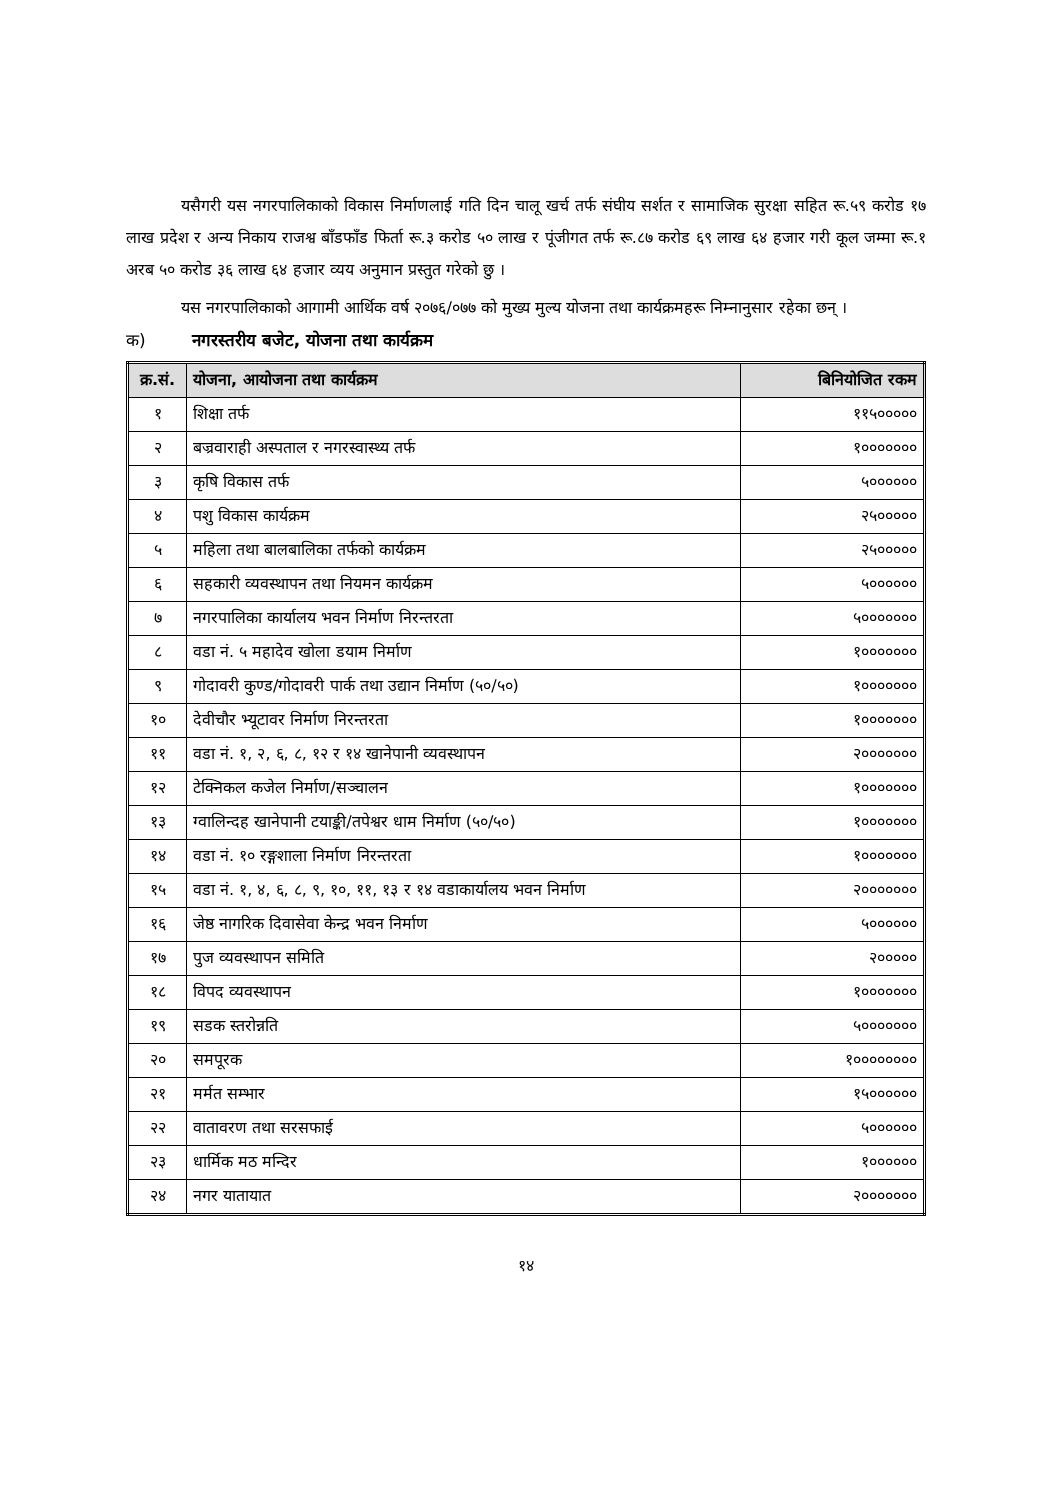यसैगरी यस नगरपालिकाको विकास निर्माणलाई गति दिन चालू खर्च तर्फ संघीय सर्शत र सामाजिक सुरक्षा सहित रू.५९ करोड १७ लाख प्रदेश र अन्य निकाय राजश्व बाँडफाँड फिर्ता रू.३ करोड ५० लाख र पूंजीगत तर्फ रू.८७ करोड ६९ लाख ६४ हजार गरी कूल जम्मा रू.१ अरब ५० करोड ३६ लाख ६४ हजार व्यय अनुमान प्रस्तुत गरेको छु ।
यस नगरपालिकाको आगामी आर्थिक वर्ष २०७६/०७७ को मुख्य मुल्य योजना तथा कार्यक्रमहरू निम्नानुसार रहेका छन् ।
क) नगरस्तरीय बजेट, योजना तथा कार्यक्रम
| क्र.सं. | योजना, आयोजना तथा कार्यक्रम | बिनियोजित रकम |
| --- | --- | --- |
| १ | शिक्षा तर्फ | ११५००००० |
| २ | बज्रवाराही अस्पताल र नगरस्वास्थ्य तर्फ | १००००००० |
| ३ | कृषि विकास तर्फ | ५०००००० |
| ४ | पशु विकास कार्यक्रम | २५००००० |
| ५ | महिला तथा बालबालिका तर्फको कार्यक्रम | २५००००० |
| ६ | सहकारी व्यवस्थापन तथा नियमन कार्यक्रम | ५०००००० |
| ७ | नगरपालिका कार्यालय भवन निर्माण निरन्तरता | ५००००००० |
| ८ | वडा नं. ५ महादेव खोला डयाम निर्माण | १००००००० |
| ९ | गोदावरी कुण्ड/गोदावरी पार्क तथा उद्यान निर्माण (५०/५०) | १००००००० |
| १० | देवीचौर भ्यूटावर निर्माण निरन्तरता | १००००००० |
| ११ | वडा नं. १, २, ६, ८, १२ र १४ खानेपानी व्यवस्थापन | २००००००० |
| १२ | टेक्निकल कजेल निर्माण/सञ्चालन | १००००००० |
| १३ | ग्वालिन्दह खानेपानी टयाङ्की/तपेश्वर धाम निर्माण (५०/५०) | १००००००० |
| १४ | वडा नं. १० रङ्गशाला निर्माण निरन्तरता | १००००००० |
| १५ | वडा नं. १, ४, ६, ८, ९, १०, ११, १३ र १४ वडाकार्यालय भवन निर्माण | २००००००० |
| १६ | जेष्ठ नागरिक दिवासेवा केन्द्र भवन निर्माण | ५०००००० |
| १७ | पुज व्यवस्थापन समिति | २००००० |
| १८ | विपद व्यवस्थापन | १००००००० |
| १९ | सडक स्तरोन्नति | ५००००००० |
| २० | समपूरक | १०००००००० |
| २१ | मर्मत सम्भार | १५०००००० |
| २२ | वातावरण तथा सरसफाई | ५०००००० |
| २३ | धार्मिक मठ मन्दिर | १०००००० |
| २४ | नगर यातायात | २००००००० |
१४